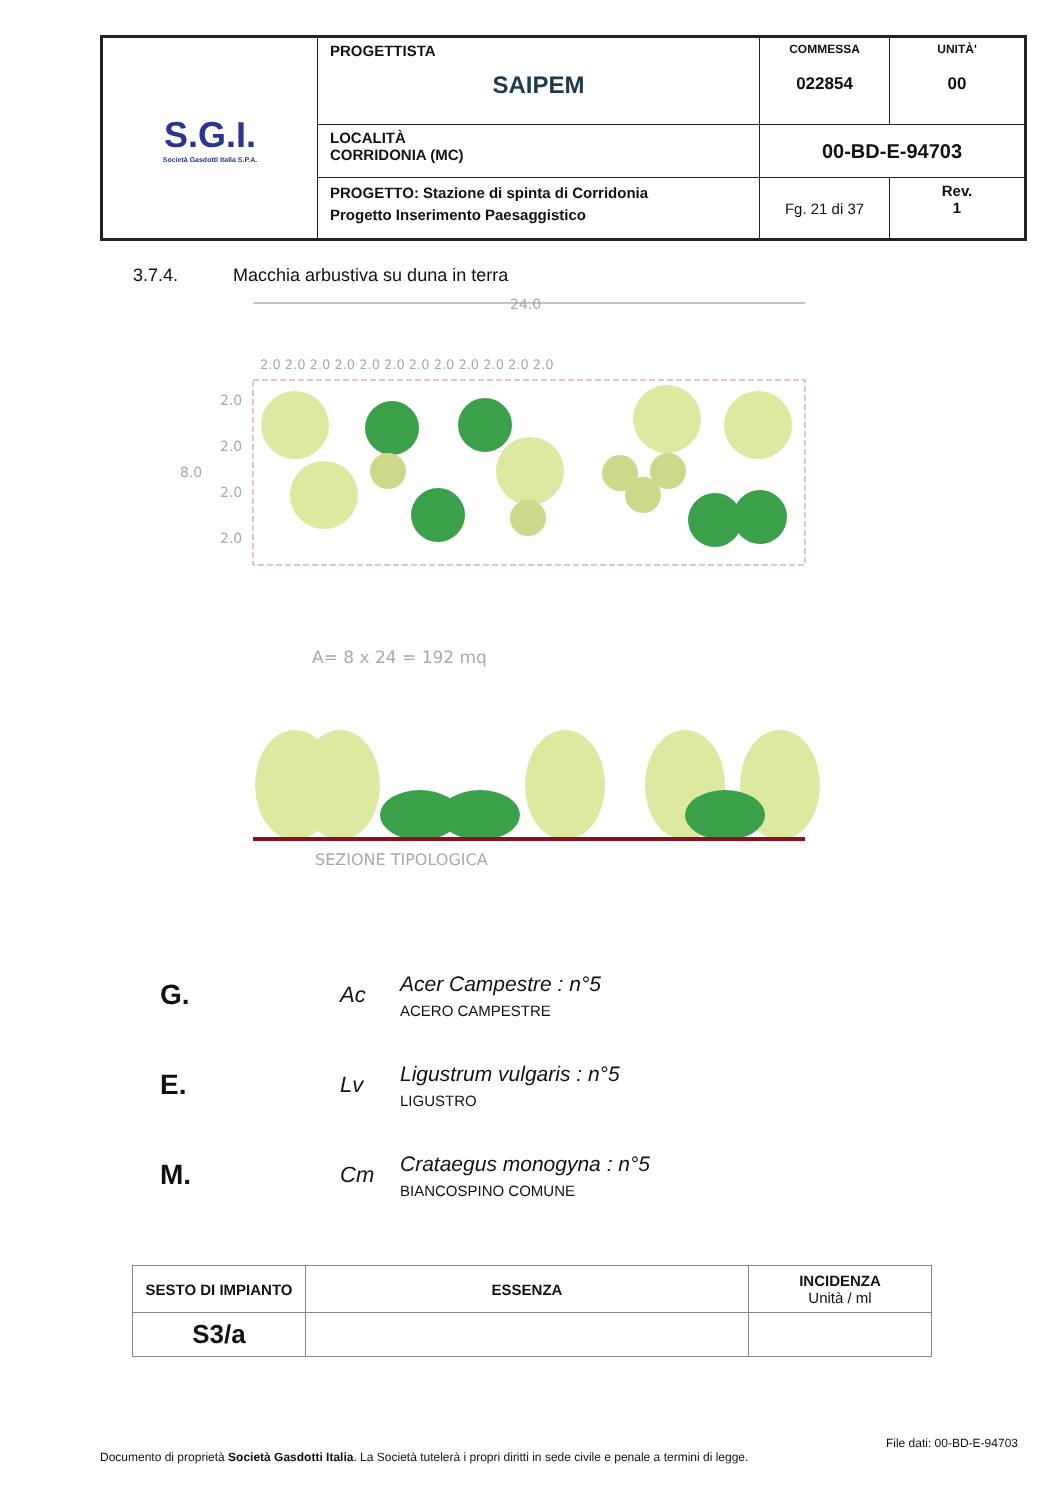| S.G.I. Società Gasdotti Italia S.P.A. | PROGETTISTA SAIPEM | COMMESSA 022854 | UNITÀ' 00 |
| | LOCALITÀ CORRIDONIA (MC) | 00-BD-E-94703 | |
| | PROGETTO: Stazione di spinta di Corridonia Progetto Inserimento Paesaggistico | Fg. 21 di 37 | Rev. 1 |
3.7.4. Macchia arbustiva su duna in terra
24.0
2.0 2.0 2.0 2.0 2.0 2.0 2.0 2.0 2.0 2.0 2.0 2.0
8.0
2.0
2.0
2.0
2.0
A= 8 x 24 = 192 mq
SEZIONE TIPOLOGICA
G. Ac
Acer Campestre : n°5
ACERO CAMPESTRE
E. Lv
Ligustrum vulgaris : n°5
LIGUSTRO
M. Cm
Crataegus monogyna : n°5
BIANCOSPINO COMUNE
| SESTO DI IMPIANTO | ESSENZA | INCIDENZA Unità / ml |
| --- | --- | --- |
| S3/a | | |
File dati: 00-BD-E-94703
Documento di proprietà Società Gasdotti Italia. La Società tutelerà i propri diritti in sede civile e penale a termini di legge.